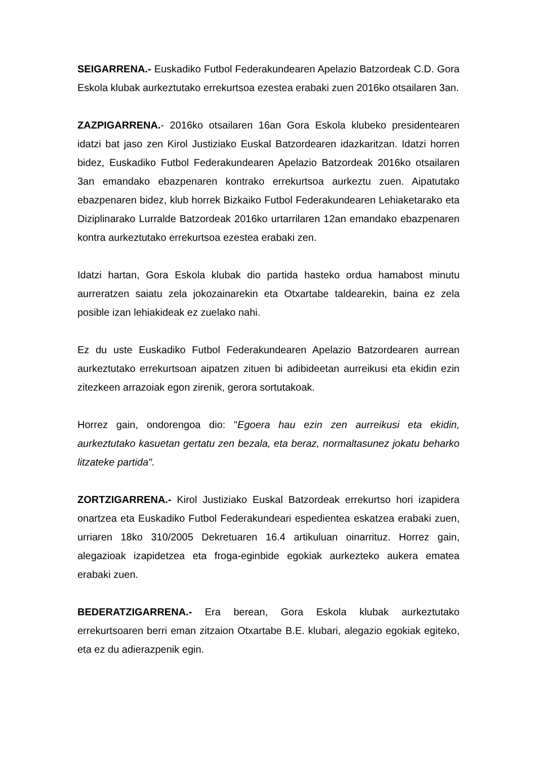SEIGARRENA.- Euskadiko Futbol Federakundearen Apelazio Batzordeak C.D. Gora Eskola klubak aurkeztutako errekurtsoa ezestea erabaki zuen 2016ko otsailaren 3an.
ZAZPIGARRENA.- 2016ko otsailaren 16an Gora Eskola klubeko presidentearen idatzi bat jaso zen Kirol Justiziako Euskal Batzordearen idazkaritzan. Idatzi horren bidez, Euskadiko Futbol Federakundearen Apelazio Batzordeak 2016ko otsailaren 3an emandako ebazpenaren kontrako errekurtsoa aurkeztu zuen. Aipatutako ebazpenaren bidez, klub horrek Bizkaiko Futbol Federakundearen Lehiaketarako eta Diziplinarako Lurralde Batzordeak 2016ko urtarrilaren 12an emandako ebazpenaren kontra aurkeztutako errekurtsoa ezestea erabaki zen.
Idatzi hartan, Gora Eskola klubak dio partida hasteko ordua hamabost minutu aurreratzen saiatu zela jokozainarekin eta Otxartabe taldearekin, baina ez zela posible izan lehiakideak ez zuelako nahi.
Ez du uste Euskadiko Futbol Federakundearen Apelazio Batzordearen aurrean aurkeztutako errekurtsoan aipatzen zituen bi adibideetan aurreikusi eta ekidin ezin zitezkeen arrazoiak egon zirenik, gerora sortutakoak.
Horrez gain, ondorengoa dio: "Egoera hau ezin zen aurreikusi eta ekidin, aurkeztutako kasuetan gertatu zen bezala, eta beraz, normaltasunez jokatu beharko litzateke partida".
ZORTZIGARRENA.- Kirol Justiziako Euskal Batzordeak errekurtso hori izapidera onartzea eta Euskadiko Futbol Federakundeari espedientea eskatzea erabaki zuen, urriaren 18ko 310/2005 Dekretuaren 16.4 artikuluan oinarrituz. Horrez gain, alegazioak izapidetzea eta froga-eginbide egokiak aurkezteko aukera ematea erabaki zuen.
BEDERATZIGARRENA.- Era berean, Gora Eskola klubak aurkeztutako errekurtsoaren berri eman zitzaion Otxartabe B.E. klubari, alegazio egokiak egiteko, eta ez du adierazpenik egin.